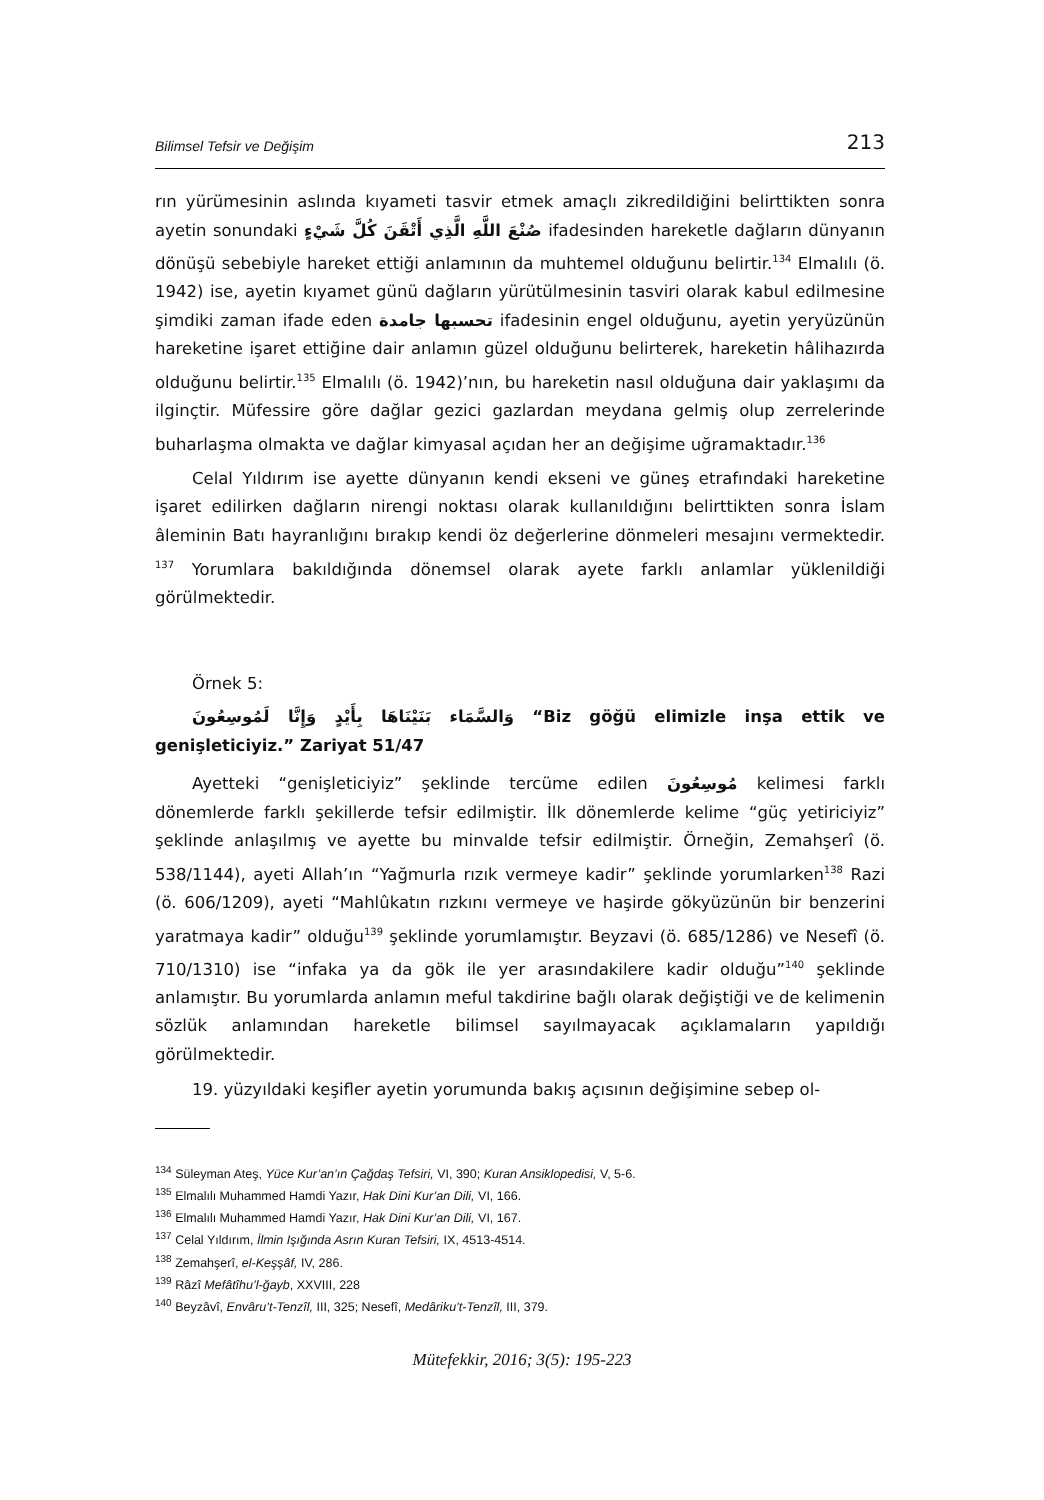Bilimsel Tefsir ve Değişim 213
rın yürümesinin aslında kıyameti tasvir etmek amaçlı zikredildiğini belirttikten sonra ayetin sonundaki صُنْعَ اللَّهِ الَّذِي أَتْقَنَ كُلَّ شَيْءٍ ifadesinden hareketle dağların dünyanın dönüşü sebebiyle hareket ettiği anlamının da muhtemel olduğunu belirtir.<sup>134</sup> Elmalılı (ö. 1942) ise, ayetin kıyamet günü dağların yürütülmesinin tasviri olarak kabul edilmesine şimdiki zaman ifade eden تحسبها جامدة ifadesinin engel olduğunu, ayetin yeryüzünün hareketine işaret ettiğine dair anlamın güzel olduğunu belirterek, hareketin hâlihazırda olduğunu belirtir.<sup>135</sup> Elmalılı (ö. 1942)’nın, bu hareketin nasıl olduğuna dair yaklaşımı da ilginçtir. Müfessire göre dağlar gezici gazlardan meydana gelmiş olup zerrelerinde buharlaşma olmakta ve dağlar kimyasal açıdan her an değişime uğramaktadır.<sup>136</sup>
Celal Yıldırım ise ayette dünyanın kendi ekseni ve güneş etrafındaki hareketine işaret edilirken dağların nirengi noktası olarak kullanıldığını belirttikten sonra İslam âleminin Batı hayranlığını bırakıp kendi öz değerlerine dönmeleri mesajını vermektedir. <sup>137</sup> Yorumlara bakıldığında dönemsel olarak ayete farklı anlamlar yüklenildiği görülmektedir.
Örnek 5:
وَالسَّمَاء بَنَيْنَاهَا بِأَيْدٍ وَإِنَّا لَمُوسِعُونَ “Biz göğü elimizle inşa ettik ve genişleticiyiz.” Zariyat 51/47
Ayetteki “genişleticiyiz” şeklinde tercüme edilen مُوسِعُونَ kelimesi farklı dönemlerde farklı şekillerde tefsir edilmiştir. İlk dönemlerde kelime “güç yetiriciyiz” şeklinde anlaşılmış ve ayette bu minvalde tefsir edilmiştir. Örneğin, Zemahşerî (ö. 538/1144), ayeti Allah’ın “Yağmurla rızık vermeye kadir” şeklinde yorumlarken<sup>138</sup> Razi (ö. 606/1209), ayeti “Mahlûkatın rızkını vermeye ve haşirde gökyüzünün bir benzerini yaratmaya kadir” olduğu<sup>139</sup> şeklinde yorumlamıştır. Beyzavi (ö. 685/1286) ve Nesefî (ö. 710/1310) ise “infaka ya da gök ile yer arasındakilere kadir olduğu”<sup>140</sup> şeklinde anlamıştır. Bu yorumlarda anlamın meful takdirine bağlı olarak değiştiği ve de kelimenin sözlük anlamından hareketle bilimsel sayılmayacak açıklamaların yapıldığı görülmektedir.
19. yüzyıldaki keşifler ayetin yorumunda bakış açısının değişimine sebep ol-
<sup>134</sup> Süleyman Ateş, Yüce Kur’an’ın Çağdaş Tefsiri, VI, 390; Kuran Ansiklopedisi, V, 5-6.
<sup>135</sup> Elmalılı Muhammed Hamdi Yazır, Hak Dini Kur’an Dili, VI, 166.
<sup>136</sup> Elmalılı Muhammed Hamdi Yazır, Hak Dini Kur’an Dili, VI, 167.
<sup>137</sup> Celal Yıldırım, İlmin Işığında Asrın Kuran Tefsiri, IX, 4513-4514.
<sup>138</sup> Zemahşerî, el-Keşşâf, IV, 286.
<sup>139</sup> Râzî Mefâtîhu’l-ğayb, XXVIII, 228
<sup>140</sup> Beyzâvî, Envâru’t-Tenzîl, III, 325; Nesefî, Medâriku’t-Tenzîl, III, 379.
Mütefekkir, 2016; 3(5): 195-223